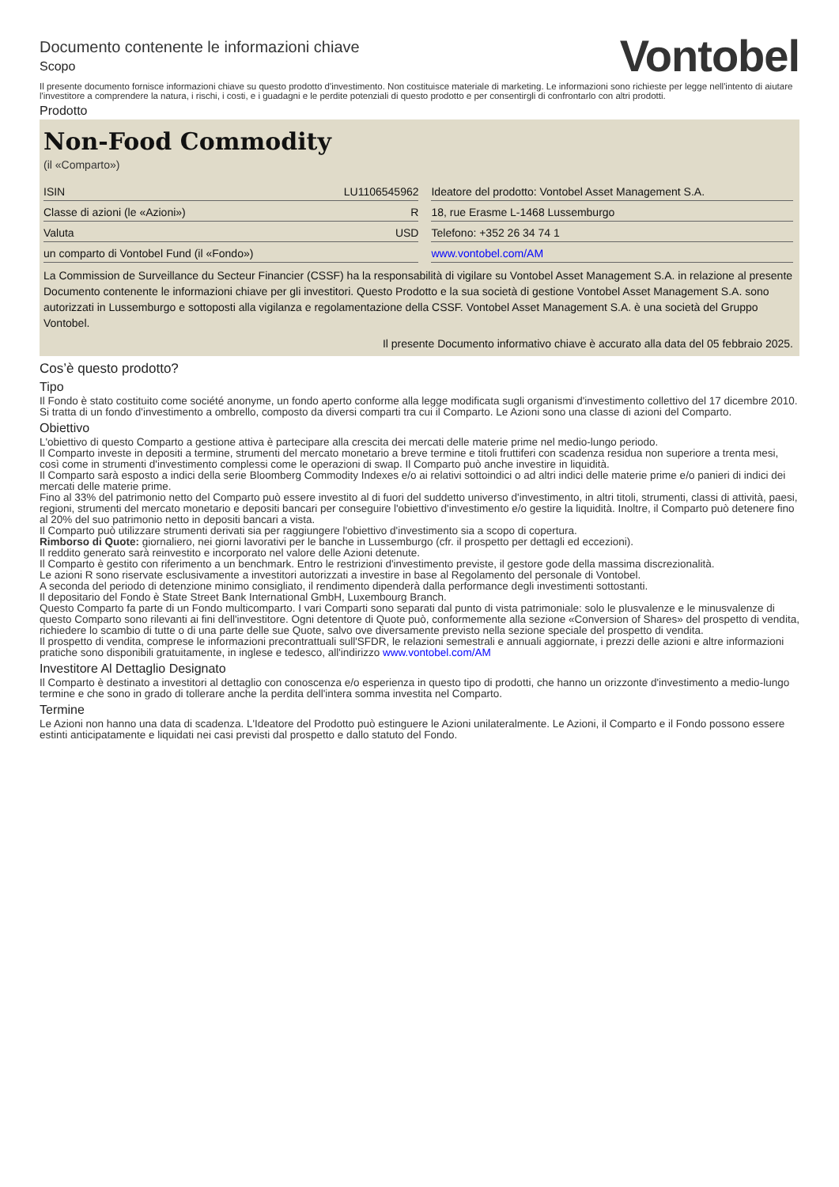Documento contenente le informazioni chiave
Scopo
Vontobel
Il presente documento fornisce informazioni chiave su questo prodotto d'investimento. Non costituisce materiale di marketing. Le informazioni sono richieste per legge nell'intento di aiutare l'investitore a comprendere la natura, i rischi, i costi, e i guadagni e le perdite potenziali di questo prodotto e per consentirgli di confrontarlo con altri prodotti.
Prodotto
Non-Food Commodity
(il «Comparto»)
| ISIN | LU1106545962 |
| Classe di azioni (le «Azioni») | R |
| Valuta | USD |
| un comparto di Vontobel Fund (il «Fondo») | |
| Ideatore del prodotto: Vontobel Asset Management S.A. |
| 18, rue Erasme L-1468 Lussemburgo |
| Telefono: +352 26 34 74 1 |
| www.vontobel.com/AM |
La Commission de Surveillance du Secteur Financier (CSSF) ha la responsabilità di vigilare su Vontobel Asset Management S.A. in relazione al presente Documento contenente le informazioni chiave per gli investitori. Questo Prodotto e la sua società di gestione Vontobel Asset Management S.A. sono autorizzati in Lussemburgo e sottoposti alla vigilanza e regolamentazione della CSSF. Vontobel Asset Management S.A. è una società del Gruppo Vontobel.
Il presente Documento informativo chiave è accurato alla data del 05 febbraio 2025.
Cos’è questo prodotto?
Tipo
Il Fondo è stato costituito come société anonyme, un fondo aperto conforme alla legge modificata sugli organismi d'investimento collettivo del 17 dicembre 2010. Si tratta di un fondo d'investimento a ombrello, composto da diversi comparti tra cui il Comparto. Le Azioni sono una classe di azioni del Comparto.
Obiettivo
L'obiettivo di questo Comparto a gestione attiva è partecipare alla crescita dei mercati delle materie prime nel medio-lungo periodo.
Il Comparto investe in depositi a termine, strumenti del mercato monetario a breve termine e titoli fruttiferi con scadenza residua non superiore a trenta mesi, così come in strumenti d'investimento complessi come le operazioni di swap. Il Comparto può anche investire in liquidità.
Il Comparto sarà esposto a indici della serie Bloomberg Commodity Indexes e/o ai relativi sottoindici o ad altri indici delle materie prime e/o panieri di indici dei mercati delle materie prime.
Fino al 33% del patrimonio netto del Comparto può essere investito al di fuori del suddetto universo d'investimento, in altri titoli, strumenti, classi di attività, paesi, regioni, strumenti del mercato monetario e depositi bancari per conseguire l'obiettivo d'investimento e/o gestire la liquidità. Inoltre, il Comparto può detenere fino al 20% del suo patrimonio netto in depositi bancari a vista.
Il Comparto può utilizzare strumenti derivati sia per raggiungere l'obiettivo d'investimento sia a scopo di copertura.
Rimborso di Quote: giornaliero, nei giorni lavorativi per le banche in Lussemburgo (cfr. il prospetto per dettagli ed eccezioni).
Il reddito generato sarà reinvestito e incorporato nel valore delle Azioni detenute.
Il Comparto è gestito con riferimento a un benchmark. Entro le restrizioni d'investimento previste, il gestore gode della massima discrezionalità.
Le azioni R sono riservate esclusivamente a investitori autorizzati a investire in base al Regolamento del personale di Vontobel.
A seconda del periodo di detenzione minimo consigliato, il rendimento dipenderà dalla performance degli investimenti sottostanti.
Il depositario del Fondo è State Street Bank International GmbH, Luxembourg Branch.
Questo Comparto fa parte di un Fondo multicomparto. I vari Comparti sono separati dal punto di vista patrimoniale: solo le plusvalenze e le minusvalenze di questo Comparto sono rilevanti ai fini dell'investitore. Ogni detentore di Quote può, conformemente alla sezione «Conversion of Shares» del prospetto di vendita, richiedere lo scambio di tutte o di una parte delle sue Quote, salvo ove diversamente previsto nella sezione speciale del prospetto di vendita.
Il prospetto di vendita, comprese le informazioni precontrattuali sull'SFDR, le relazioni semestrali e annuali aggiornate, i prezzi delle azioni e altre informazioni pratiche sono disponibili gratuitamente, in inglese e tedesco, all'indirizzo www.vontobel.com/AM
Investitore Al Dettaglio Designato
Il Comparto è destinato a investitori al dettaglio con conoscenza e/o esperienza in questo tipo di prodotti, che hanno un orizzonte d'investimento a medio-lungo termine e che sono in grado di tollerare anche la perdita dell'intera somma investita nel Comparto.
Termine
Le Azioni non hanno una data di scadenza. L'Ideatore del Prodotto può estinguere le Azioni unilateralmente. Le Azioni, il Comparto e il Fondo possono essere estinti anticipatamente e liquidati nei casi previsti dal prospetto e dallo statuto del Fondo.